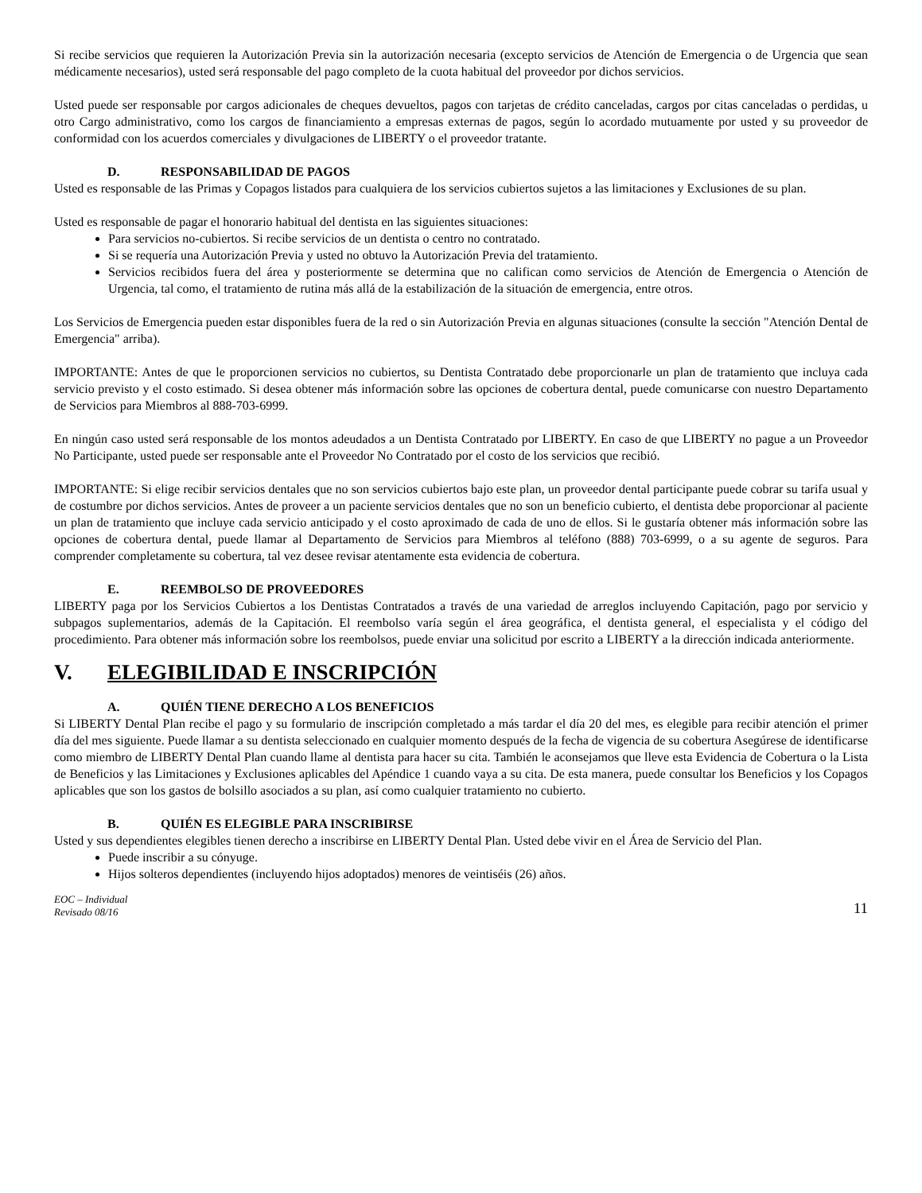Si recibe servicios que requieren la Autorización Previa sin la autorización necesaria (excepto servicios de Atención de Emergencia o de Urgencia que sean médicamente necesarios), usted será responsable del pago completo de la cuota habitual del proveedor por dichos servicios.
Usted puede ser responsable por cargos adicionales de cheques devueltos, pagos con tarjetas de crédito canceladas, cargos por citas canceladas o perdidas, u otro Cargo administrativo, como los cargos de financiamiento a empresas externas de pagos, según lo acordado mutuamente por usted y su proveedor de conformidad con los acuerdos comerciales y divulgaciones de LIBERTY o el proveedor tratante.
D. RESPONSABILIDAD DE PAGOS
Usted es responsable de las Primas y Copagos listados para cualquiera de los servicios cubiertos sujetos a las limitaciones y Exclusiones de su plan.
Usted es responsable de pagar el honorario habitual del dentista en las siguientes situaciones:
Para servicios no-cubiertos. Si recibe servicios de un dentista o centro no contratado.
Si se requería una Autorización Previa y usted no obtuvo la Autorización Previa del tratamiento.
Servicios recibidos fuera del área y posteriormente se determina que no califican como servicios de Atención de Emergencia o Atención de Urgencia, tal como, el tratamiento de rutina más allá de la estabilización de la situación de emergencia, entre otros.
Los Servicios de Emergencia pueden estar disponibles fuera de la red o sin Autorización Previa en algunas situaciones (consulte la sección "Atención Dental de Emergencia" arriba).
IMPORTANTE: Antes de que le proporcionen servicios no cubiertos, su Dentista Contratado debe proporcionarle un plan de tratamiento que incluya cada servicio previsto y el costo estimado. Si desea obtener más información sobre las opciones de cobertura dental, puede comunicarse con nuestro Departamento de Servicios para Miembros al 888-703-6999.
En ningún caso usted será responsable de los montos adeudados a un Dentista Contratado por LIBERTY. En caso de que LIBERTY no pague a un Proveedor No Participante, usted puede ser responsable ante el Proveedor No Contratado por el costo de los servicios que recibió.
IMPORTANTE: Si elige recibir servicios dentales que no son servicios cubiertos bajo este plan, un proveedor dental participante puede cobrar su tarifa usual y de costumbre por dichos servicios. Antes de proveer a un paciente servicios dentales que no son un beneficio cubierto, el dentista debe proporcionar al paciente un plan de tratamiento que incluye cada servicio anticipado y el costo aproximado de cada de uno de ellos. Si le gustaría obtener más información sobre las opciones de cobertura dental, puede llamar al Departamento de Servicios para Miembros al teléfono (888) 703-6999, o a su agente de seguros. Para comprender completamente su cobertura, tal vez desee revisar atentamente esta evidencia de cobertura.
E. REEMBOLSO DE PROVEEDORES
LIBERTY paga por los Servicios Cubiertos a los Dentistas Contratados a través de una variedad de arreglos incluyendo Capitación, pago por servicio y subpagos suplementarios, además de la Capitación. El reembolso varía según el área geográfica, el dentista general, el especialista y el código del procedimiento. Para obtener más información sobre los reembolsos, puede enviar una solicitud por escrito a LIBERTY a la dirección indicada anteriormente.
V. ELEGIBILIDAD E INSCRIPCIÓN
A. QUIÉN TIENE DERECHO A LOS BENEFICIOS
Si LIBERTY Dental Plan recibe el pago y su formulario de inscripción completado a más tardar el día 20 del mes, es elegible para recibir atención el primer día del mes siguiente. Puede llamar a su dentista seleccionado en cualquier momento después de la fecha de vigencia de su cobertura Asegúrese de identificarse como miembro de LIBERTY Dental Plan cuando llame al dentista para hacer su cita. También le aconsejamos que lleve esta Evidencia de Cobertura o la Lista de Beneficios y las Limitaciones y Exclusiones aplicables del Apéndice 1 cuando vaya a su cita. De esta manera, puede consultar los Beneficios y los Copagos aplicables que son los gastos de bolsillo asociados a su plan, así como cualquier tratamiento no cubierto.
B. QUIÉN ES ELEGIBLE PARA INSCRIBIRSE
Usted y sus dependientes elegibles tienen derecho a inscribirse en LIBERTY Dental Plan. Usted debe vivir en el Área de Servicio del Plan.
Puede inscribir a su cónyuge.
Hijos solteros dependientes (incluyendo hijos adoptados) menores de veintiséis (26) años.
EOC – Individual
Revisado 08/16 11